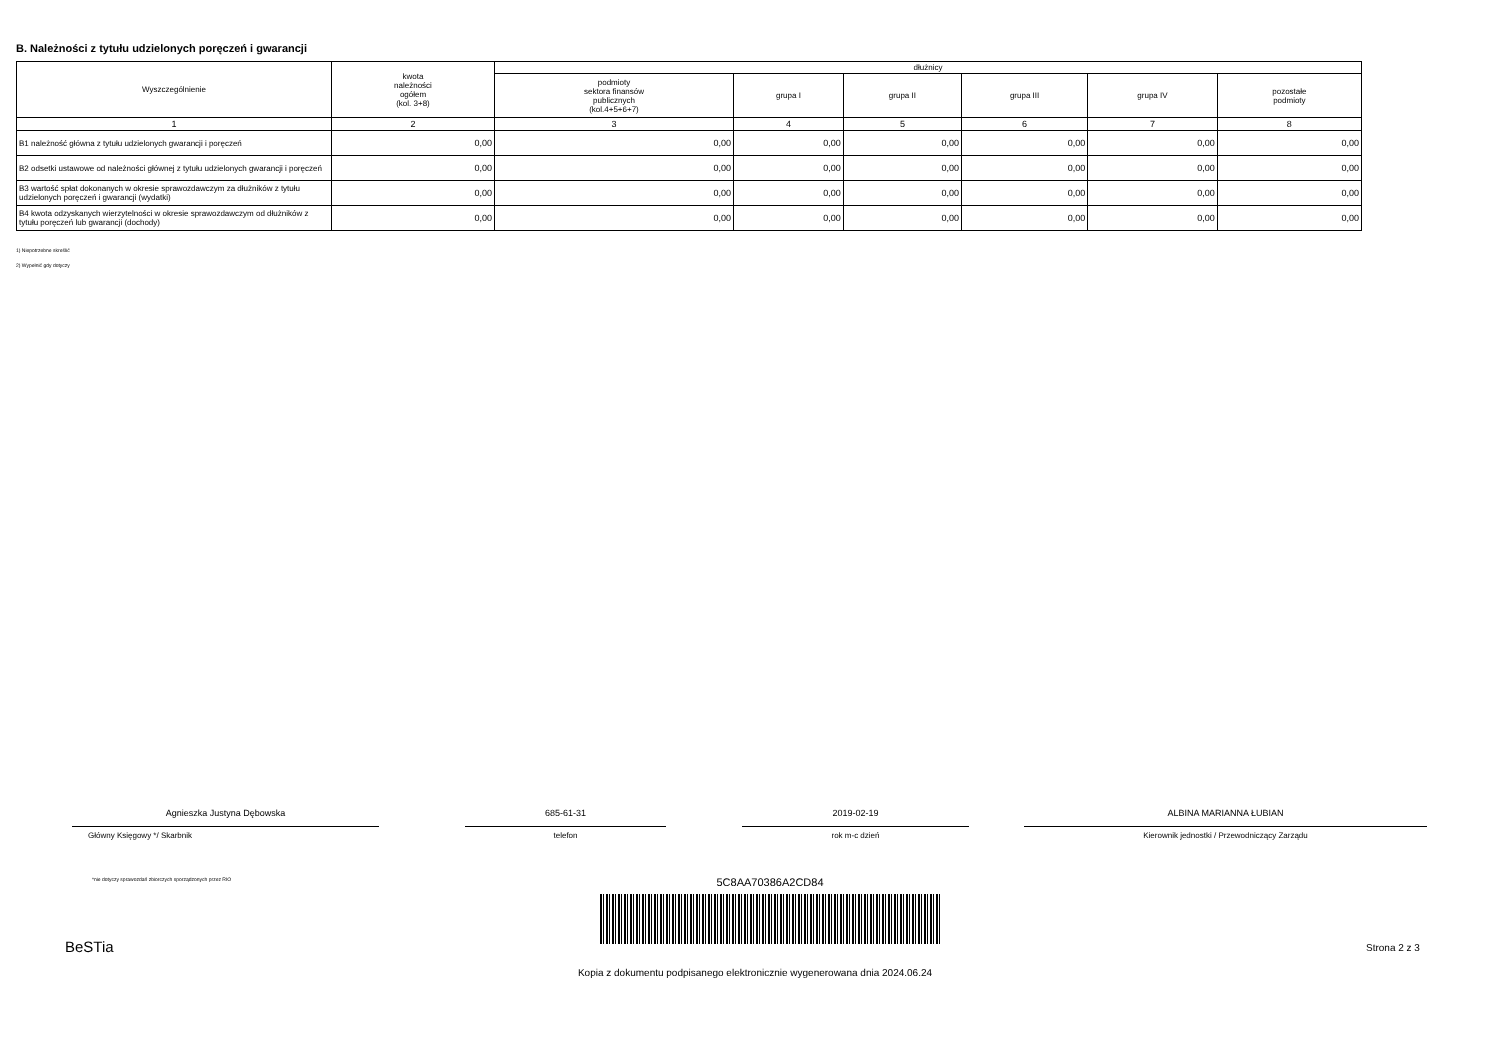B. Należności z tytułu udzielonych poręczeń i gwarancji
| Wyszczególnienie | kwota należności ogółem (kol. 3+8) | dłużnicy | | | | | |
| --- | --- | --- | --- | --- | --- | --- | --- |
| | | podmioty sektora finansów publicznych (kol.4+5+6+7) | grupa I | grupa II | grupa III | grupa IV | pozostałe podmioty |
| 1 | 2 | 3 | 4 | 5 | 6 | 7 | 8 |
| B1 należność główna z tytułu udzielonych gwarancji i poręczeń | 0,00 | 0,00 | 0,00 | 0,00 | 0,00 | 0,00 | 0,00 |
| B2 odsetki ustawowe od należności głównej z tytułu udzielonych gwarancji i poręczeń | 0,00 | 0,00 | 0,00 | 0,00 | 0,00 | 0,00 | 0,00 |
| B3 wartość spłat dokonanych w okresie sprawozdawczym za dłużników z tytułu udzielonych poręczeń i gwarancji (wydatki) | 0,00 | 0,00 | 0,00 | 0,00 | 0,00 | 0,00 | 0,00 |
| B4 kwota odzyskanych wierzytelności w okresie sprawozdawczym od dłużników z tytułu poręczeń lub gwarancji (dochody) | 0,00 | 0,00 | 0,00 | 0,00 | 0,00 | 0,00 | 0,00 |
1) Niepotrzebne skreślić
2) Wypełnić gdy dotyczy
Agnieszka Justyna Dębowska
Główny Księgowy */ Skarbnik
685-61-31
telefon
2019-02-19
rok m-c dzień
ALBINA MARIANNA ŁUBIAN
Kierownik jednostki / Przewodniczący Zarządu
*nie dotyczy sprawozdań zbiorczych sporządzonych przez RIO
5C8AA70386A2CD84
BeSTia Strona 2 z 3
Kopia z dokumentu podpisanego elektronicznie wygenerowana dnia 2024.06.24